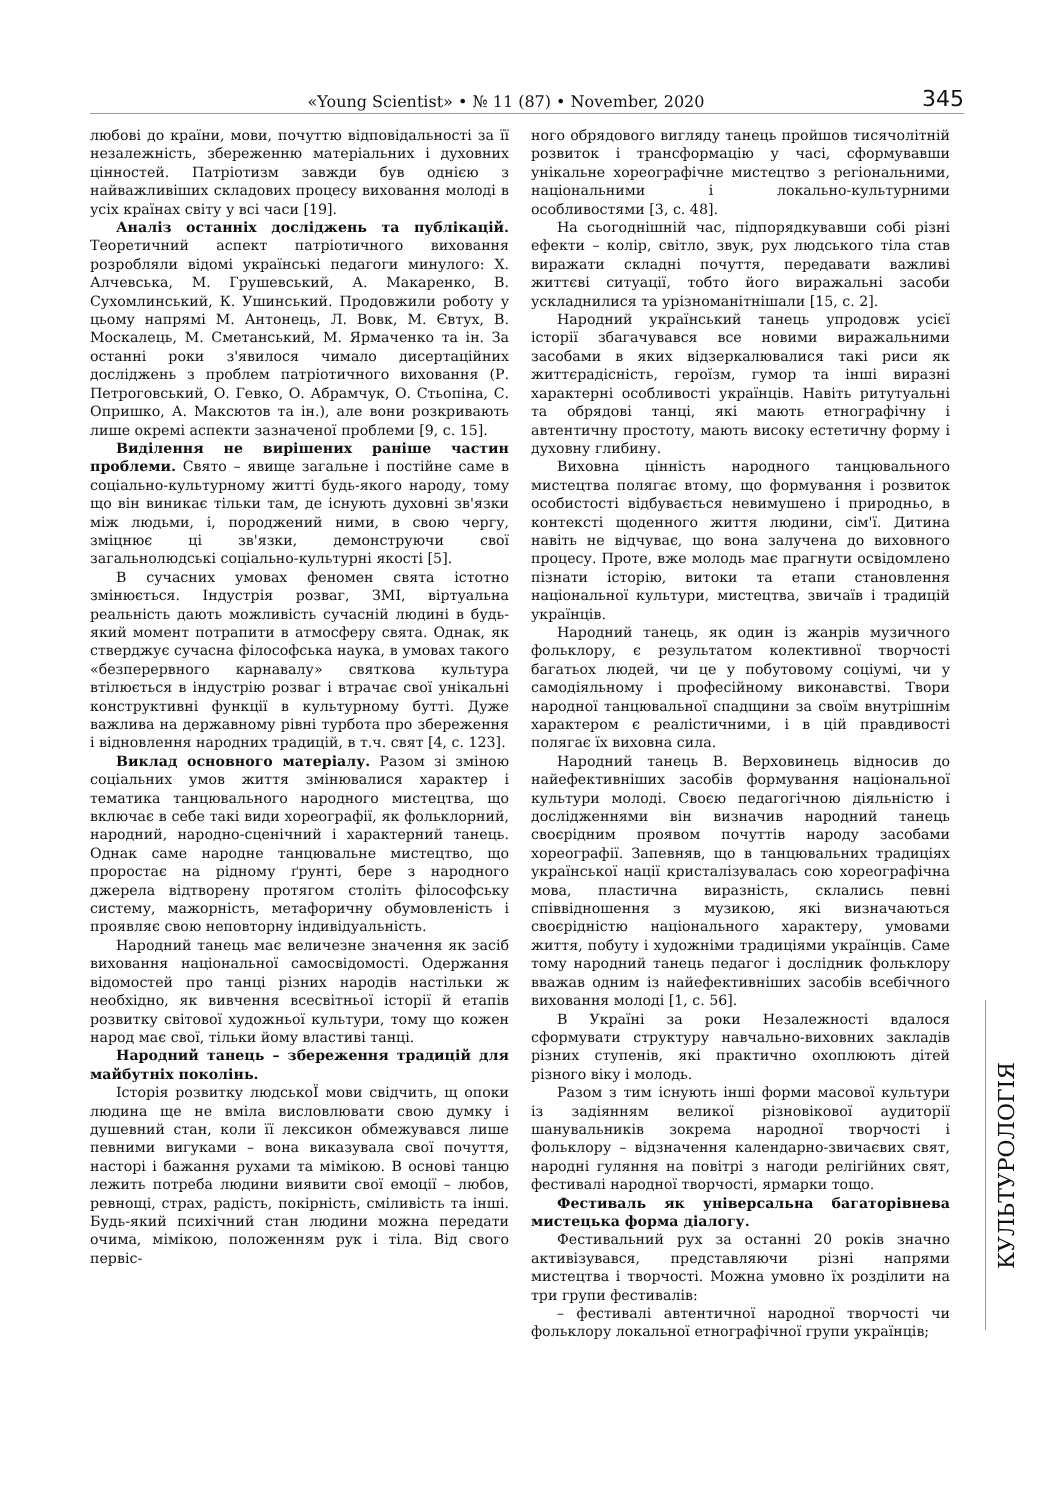«Young Scientist» • № 11 (87) • November, 2020
345
любові до країни, мови, почуттю відповідальності за її незалежність, збереженню матеріальних і духовних цінностей. Патріотизм завжди був однією з найважливіших складових процесу виховання молоді в усіх країнах світу у всі часи [19].
Аналіз останніх досліджень та публікацій. Теоретичний аспект патріотичного виховання розробляли відомі українські педагоги минулого: Х. Алчевська, М. Грушевський, А. Макаренко, В. Сухомлинський, К. Ушинський. Продовжили роботу у цьому напрямі М. Антонець, Л. Вовк, М. Євтух, В. Москалець, М. Сметанський, М. Ярмаченко та ін. За останні роки з'явилося чимало дисертаційних досліджень з проблем патріотичного виховання (Р. Петроговський, О. Гевко, О. Абрамчук, О. Стьопіна, С. Опришко, А. Максютов та ін.), але вони розкривають лише окремі аспекти зазначеної проблеми [9, с. 15].
Виділення не вирішених раніше частин проблеми. Свято – явище загальне і постійне саме в соціально-культурному житті будь-якого народу, тому що він виникає тільки там, де існують духовні зв'язки між людьми, і, породжений ними, в свою чергу, зміцнює ці зв'язки, демонструючи свої загальнолюдські соціально-культурні якості [5].
В сучасних умовах феномен свята істотно змінюється. Індустрія розваг, ЗМІ, віртуальна реальність дають можливість сучасній людині в будь-який момент потрапити в атмосферу свята. Однак, як стверджує сучасна філософська наука, в умовах такого «безперервного карнавалу» святкова культура втілюється в індустрію розваг і втрачає свої унікальні конструктивні функції в культурному бутті. Дуже важлива на державному рівні турбота про збереження і відновлення народних традицій, в т.ч. свят [4, с. 123].
Виклад основного матеріалу. Разом зі зміною соціальних умов життя змінювалися характер і тематика танцювального народного мистецтва, що включає в себе такі види хореографії, як фольклорний, народний, народно-сценічний і характерний танець. Однак саме народне танцювальне мистецтво, що проростає на рідному ґрунті, бере з народного джерела відтворену протягом століть філософську систему, мажорність, метафоричну обумовленість і проявляє свою неповторну індивідуальність.
Народний танець має величезне значення як засіб виховання національної самосвідомості. Одержання відомостей про танці різних народів настільки ж необхідно, як вивчення всесвітньої історії й етапів розвитку світової художньої культури, тому що кожен народ має свої, тільки йому властиві танці.
Народний танець – збереження традицій для майбутніх поколінь.
Історія розвитку людськоЇ мови свідчить, щ опоки людина ще не вміла висловлювати свою думку і душевний стан, коли її лексикон обмежувався лише певними вигуками – вона виказувала свої почуття, насторі і бажання рухами та мімікою. В основі танцю лежить потреба людини виявити свої емоції – любов, ревнощі, страх, радість, покірність, сміливість та інші. Будь-який психічний стан людини можна передати очима, мімікою, положенням рук і тіла. Від свого первіс-
ного обрядового вигляду танець пройшов тисячолітній розвиток і трансформацію у часі, сформувавши унікальне хореографічне мистецтво з регіональними, національними і локально-культурними особливостями [3, с. 48].
На сьогоднішній час, підпорядкувавши собі різні ефекти – колір, світло, звук, рух людського тіла став виражати складні почуття, передавати важливі життєві ситуації, тобто його виражальні засоби ускладнилися та урізноманітнішали [15, с. 2].
Народний український танець упродовж усієї історії збагачувався все новими виражальними засобами в яких відзеркалювалися такі риси як життєрадісність, героїзм, гумор та інші виразні характерні особливості українців. Навіть ритутуальні та обрядові танці, які мають етнографічну і автентичну простоту, мають високу естетичну форму і духовну глибину.
Виховна цінність народного танцювального мистецтва полягає втому, що формування і розвиток особистості відбувається невимушено і природньо, в контексті щоденного життя людини, сім'ї. Дитина навіть не відчуває, що вона залучена до виховного процесу. Проте, вже молодь має прагнути освідомлено пізнати історію, витоки та етапи становлення національної культури, мистецтва, звичаїв і традицій українців.
Народний танець, як один із жанрів музичного фольклору, є результатом колективної творчості багатьох людей, чи це у побутовому соціумі, чи у самодіяльному і професійному виконавстві. Твори народної танцювальної спадщини за своїм внутрішнім характером є реалістичними, і в цій правдивості полягає їх виховна сила.
Народний танець В. Верховинець відносив до найефективніших засобів формування національної культури молоді. Своєю педагогічною діяльністю і дослідженнями він визначив народний танець своєрідним проявом почуттів народу засобами хореографії. Запевняв, що в танцювальних традиціях української нації кристалізувалась сою хореографічна мова, пластична виразність, склались певні співвідношення з музикою, які визначаються своєрідністю національного характеру, умовами життя, побуту і художніми традиціями українців. Саме тому народний танець педагог і дослідник фольклору вважав одним із найефективніших засобів всебічного виховання молоді [1, с. 56].
В Україні за роки Незалежності вдалося сформувати структуру навчально-виховних закладів різних ступенів, які практично охоплюють дітей різного віку і молодь.
Разом з тим існують інші форми масової культури із задіянням великої різновікової аудиторії шанувальників зокрема народної творчості і фольклору – відзначення календарно-звичаєвих свят, народні гуляння на повітрі з нагоди релігійних свят, фестивалі народної творчості, ярмарки тощо.
Фестиваль як універсальна багаторівнева мистецька форма діалогу.
Фестивальний рух за останні 20 років значно активізувався, представляючи різні напрями мистецтва і творчості. Можна умовно їх розділити на три групи фестивалів:
– фестивалі автентичної народної творчості чи фольклору локальної етнографічної групи українців;
КУЛЬТУРОЛОГІЯ